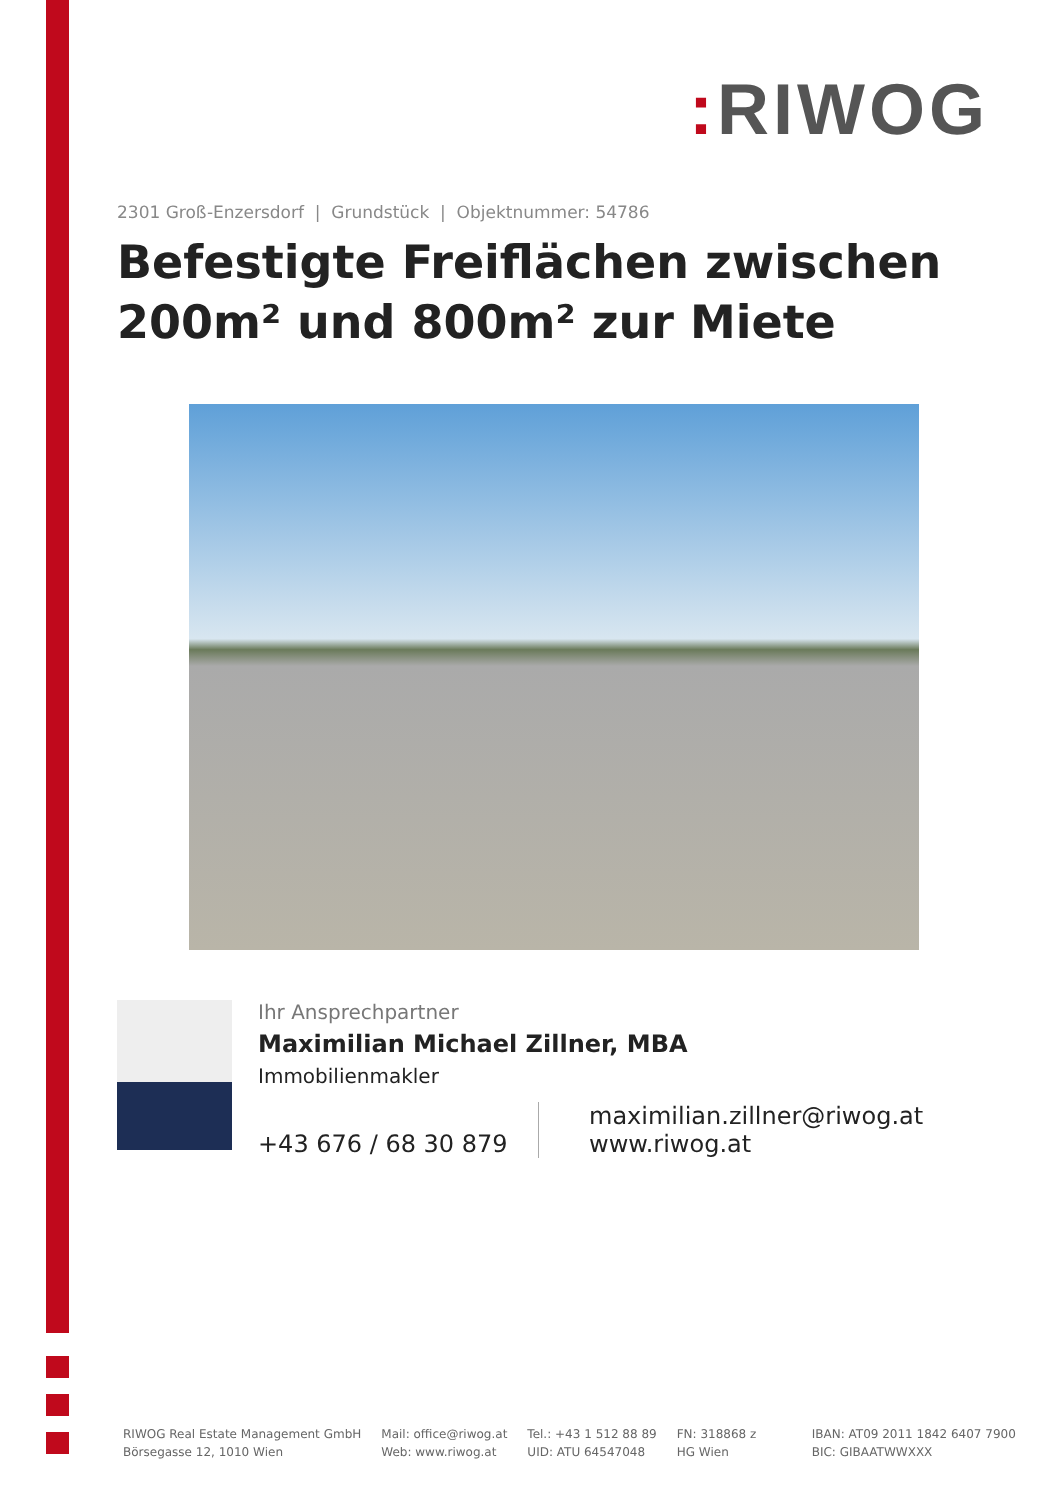: RIWOG
2301 Groß-Enzersdorf | Grundstück | Objektnummer: 54786
Befestigte Freiflächen zwischen 200m² und 800m² zur Miete
Ihr Ansprechpartner
Maximilian Michael Zillner, MBA
Immobilienmakler
+43 676 / 68 30 879
maximilian.zillner@riwog.at
www.riwog.at
RIWOG Real Estate Management GmbH
Börsegasse 12, 1010 Wien
Mail: office@riwog.at
Web: www.riwog.at
Tel.: +43 1 512 88 89
UID: ATU 64547048
FN: 318868 z
HG Wien
IBAN: AT09 2011 1842 6407 7900
BIC: GIBAATWWXXX